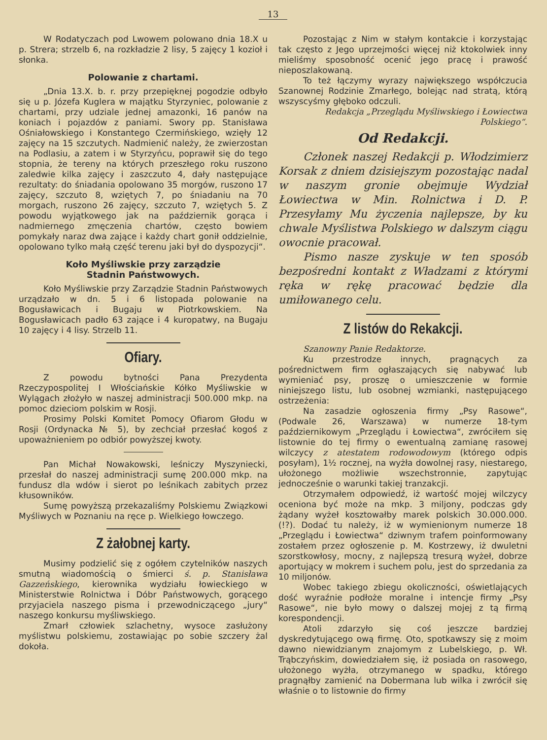13
W Rodatyczach pod Lwowem polowano dnia 18.X u p. Strera; strzelb 6, na rozkładzie 2 lisy, 5 zajęcy 1 kozioł i słonka.
Polowanie z chartami.
„Dnia 13.X. b. r. przy przepięknej pogodzie odbyło się u p. Józefa Kuglera w majątku Styrzyniec, polowanie z chartami, przy udziale jednej amazonki, 16 panów na koniach i pojazdów z paniami. Swory pp. Stanisława Ośniałowskiego i Konstantego Czermińskiego, wzięły 12 zajęcy na 15 szczutych. Nadmienić należy, że zwierzostan na Podlasiu, a zatem i w Styrzyńcu, poprawił się do tego stopnia, że tereny na których przeszłego roku ruszono zaledwie kilka zajęcy i zaszczuto 4, dały następujące rezultaty: do śniadania opolowano 35 morgów, ruszono 17 zajęcy, szczuto 8, wziętych 7, po śniadaniu na 70 morgach, ruszono 26 zajęcy, szczuto 7, wziętych 5. Z powodu wyjątkowego jak na październik gorąca i nadmiernego zmęczenia chartów, często bowiem pomykały naraz dwa zające i każdy chart gonił oddzielnie, opolowano tylko małą część terenu jaki był do dyspozycji“.
Koło Myśliwskie przy zarządzie
Stadnin Państwowych.
Koło Myśliwskie przy Zarządzie Stadnin Państwowych urządzało w dn. 5 i 6 listopada polowanie na Bogusławicach i Bugaju w Piotrkowskiem. Na Bogusławicach padło 63 zające i 4 kuropatwy, na Bugaju 10 zajęcy i 4 lisy. Strzelb 11.
Ofiary.
Z powodu bytności Pana Prezydenta Rzeczypospolitej I Włościańskie Kółko Myśliwskie w Wylągach złożyło w naszej administracji 500.000 mkp. na pomoc dzieciom polskim w Rosji.
Prosimy Polski Komitet Pomocy Ofiarom Głodu w Rosji (Ordynacka № 5), by zechciał przesłać kogoś z upoważnieniem po odbiór powyższej kwoty.
Pan Michał Nowakowski, leśniczy Myszyniecki, przesłał do naszej administracji sumę 200.000 mkp. na fundusz dla wdów i sierot po leśnikach zabitych przez kłusowników.
Sumę powyższą przekazaliśmy Polskiemu Związkowi Myśliwych w Poznaniu na ręce p. Wielkiego łowczego.
Z żałobnej karty.
Musimy podzielić się z ogółem czytelników naszych smutną wiadomością o śmierci ś. p. Stanisława Gazzeńskiego, kierownika wydziału łowieckiego w Ministerstwie Rolnictwa i Dóbr Państwowych, gorącego przyjaciela naszego pisma i przewodniczącego „jury“ naszego konkursu myśliwskiego.
Zmarł człowiek szlachetny, wysoce zasłużony myślistwu polskiemu, zostawiając po sobie szczery żal dokoła.
Pozostając z Nim w stałym kontakcie i korzystając tak często z Jego uprzejmości więcej niż ktokolwiek inny mieliśmy sposobność ocenić jego pracę i prawość nieposzlakowaną.
To też łączymy wyrazy największego współczucia Szanownej Rodzinie Zmarłego, bolejąc nad stratą, którą wszyscyśmy głęboko odczuli.
Redakcja „Przeglądu Myśliwskiego i Łowiectwa Polskiego“.
Od Redakcji.
Członek naszej Redakcji p. Włodzimierz Korsak z dniem dzisiejszym pozostając nadal w naszym gronie obejmuje Wydział Łowiectwa w Min. Rolnictwa i D. P. Przesyłamy Mu życzenia najlepsze, by ku chwale Myślistwa Polskiego w dalszym ciągu owocnie pracował.
Pismo nasze zyskuje w ten sposób bezpośredni kontakt z Władzami z którymi ręka w rękę pracować będzie dla umiłowanego celu.
Z listów do Rekakcji.
Szanowny Panie Redaktorze.
Ku przestrodze innych, pragnących za pośrednictwem firm ogłaszających się nabywać lub wymieniać psy, proszę o umieszczenie w formie niniejszego listu, lub osobnej wzmianki, następującego ostrzeżenia:
Na zasadzie ogłoszenia firmy „Psy Rasowe“, (Podwale 26, Warszawa) w numerze 18-tym październikowym „Przeglądu i Łowiectwa“, zwróciłem się listownie do tej firmy o ewentualną zamianę rasowej wilczycy z atestatem rodowodowym (którego odpis posyłam), 1½ rocznej, na wyżła dowolnej rasy, niestarego, ułożonego możliwie wszechstronnie, zapytując jednocześnie o warunki takiej tranzakcji.
Otrzymałem odpowiedź, iż wartość mojej wilczycy oceniona być może na mkp. 3 miljony, podczas gdy żądany wyżeł kosztowałby marek polskich 30.000.000. (!?). Dodać tu należy, iż w wymienionym numerze 18 „Przeglądu i Łowiectwa“ dziwnym trafem poinformowany zostałem przez ogłoszenie p. M. Kostrzewy, iż dwuletni szorstkowłosy, mocny, z najlepszą tresurą wyżeł, dobrze aportujący w mokrem i suchem polu, jest do sprzedania za 10 miljonów.
Wobec takiego zbiegu okoliczności, oświetlających dość wyraźnie podłoże moralne i intencje firmy „Psy Rasowe“, nie było mowy o dalszej mojej z tą firmą korespondencji.
Atoli zdarzyło się coś jeszcze bardziej dyskredytującego ową firmę. Oto, spotkawszy się z moim dawno niewidzianym znajomym z Lubelskiego, p. Wł. Trąbczyńskim, dowiedziałem się, iż posiada on rasowego, ułożonego wyżła, otrzymanego w spadku, którego pragnąłby zamienić na Dobermana lub wilka i zwrócił się właśnie o to listownie do firmy